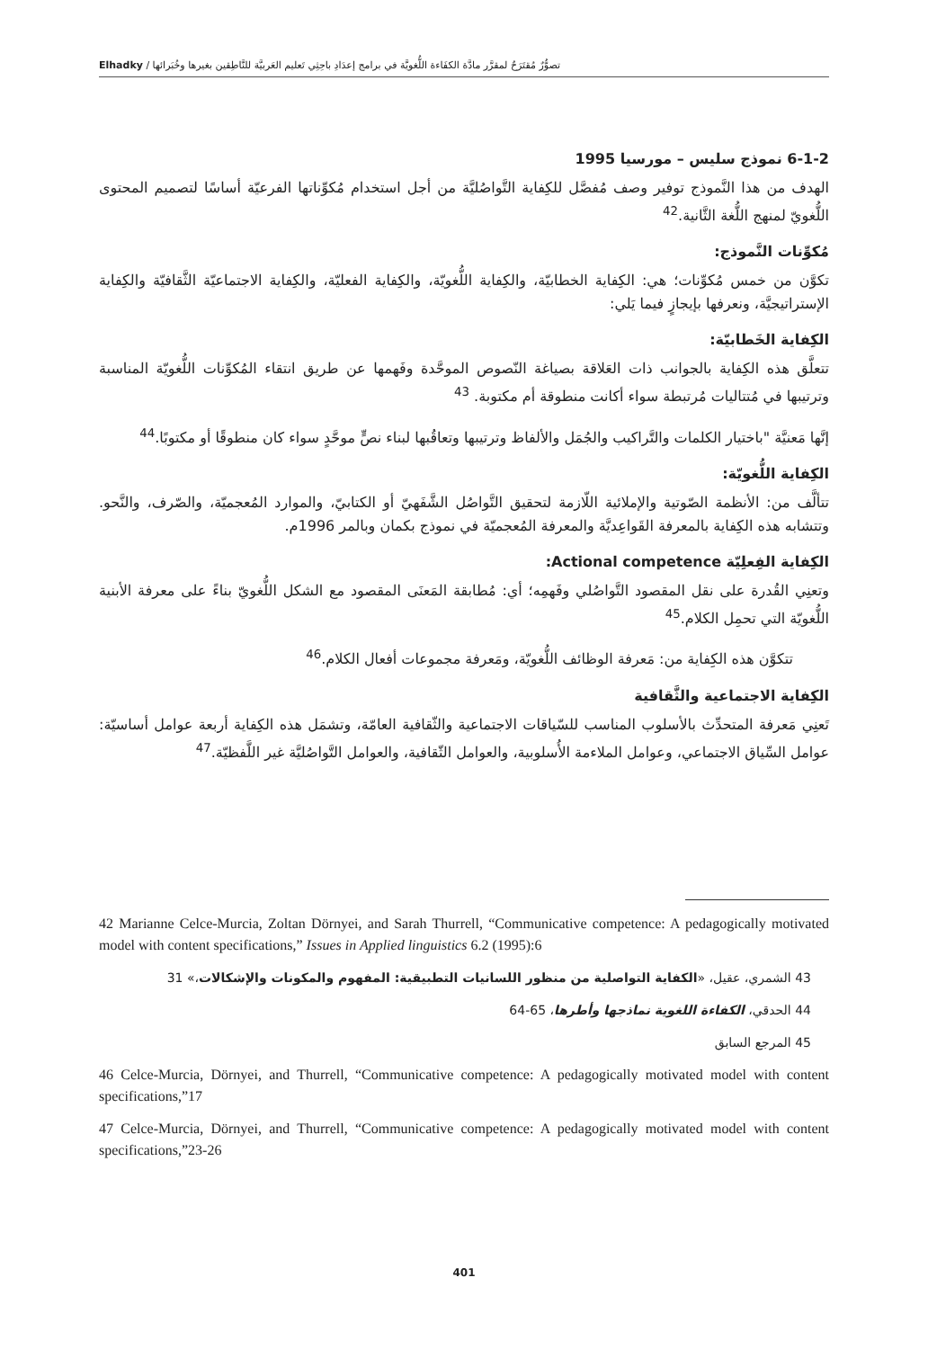تصوُّرٌ مُقتَرَحٌ لمقرَّر مادَّة الكفَاءة اللُّغويَّة في برامج إعدَادِ باحِثِي تَعليم العَربيَّة للنَّاطِقين بغيرها وخُبَرائها / Elhadky
6-1-2 نموذج سليس – مورسيا 1995
الهدف من هذا النَّموذج توفير وصف مُفصَّل للكِفاية التَّواصُليَّة من أجل استخدام مُكوِّناتها الفرعيّة أساسًا لتصميم المحتوى اللُّغويّ لمنهج اللُّغة الثَّانية.<sup>42</sup>
مُكوِّنات النَّموذج:
تكوَّن من خمس مُكوِّنات؛ هي: الكِفاية الخطابيّة، والكِفاية اللُّغويّة، والكِفاية الفعليّة، والكِفاية الاجتماعيّة الثَّقافيّة والكِفاية الإستراتيجيَّة، ونعرفها بإيجازٍ فيما يَلي:
الكِفاية الخَطابيّة:
تتعلَّق هذه الكِفاية بالجوانب ذات العَلاقة بصياغة النّصوص الموحَّدة وفَهمها عن طريق انتقاء المُكوِّنات اللُّغويّة المناسبة وترتيبها في مُتتاليات مُرتبطة سواء أكانت منطوقة أم مكتوبة. <sup>43</sup>
إنَّها مَعنيَّة "باختيار الكلمات والتَّراكيب والجُمَل والألفاظ وترتيبها وتعاقُبها لبناء نصٍّ موحَّدٍ سواء كان منطوقًا أو مكتوبًا.<sup>44</sup>
الكِفاية اللُّغويّة:
تتألَّف من: الأنظمة الصّوتية والإملائية اللّازمة لتحقيق التَّواصُل الشَّفَهيّ أو الكتابيّ، والموارد المُعجميّة، والصّرف، والنَّحو. وتتشابه هذه الكِفاية بالمعرفة القَواعِديَّة والمعرفة المُعجميّة في نموذج بكمان وبالمر 1996م.
الكِفاية الفِعلِيّة Actional competence:
وتعنِي القُدرة على نقل المقصود التَّواصُلي وفَهمِه؛ أي: مُطابقة المَعنَى المقصود مع الشكل اللُّغويّ بناءً على معرفة الأبنية اللُّغويّة التي تحمِل الكلام.<sup>45</sup>
تتكوَّن هذه الكِفاية من: مَعرفة الوظائف اللُّغويّة، ومَعرفة مجموعات أفعال الكلام.<sup>46</sup>
الكِفاية الاجتماعية والثَّقافية
تَعنِي مَعرفة المتحدِّث بالأسلوب المناسب للسّياقات الاجتماعية والثّقافية العامّة، وتشمَل هذه الكِفاية أربعة عوامل أساسيّة: عوامل السِّياق الاجتماعي، وعوامل الملاءمة الأُسلوبية، والعوامل الثّقافية، والعوامل التَّواصُليَّة غير اللَّفظيّة.<sup>47</sup>
42 Marianne Celce-Murcia, Zoltan Dörnyei, and Sarah Thurrell, “Communicative competence: A pedagogically motivated model with content specifications,” Issues in Applied linguistics 6.2 (1995):6
43 الشمري، عقيل، «الكفاية التواصلية من منظور اللسانيات التطبيقية: المفهوم والمكونات والإشكالات،» 31
44 الحدقي، الكفاءة اللغوية نماذجها وأطرها، 65-64
45 المرجع السابق
46 Celce-Murcia, Dörnyei, and Thurrell, “Communicative competence: A pedagogically motivated model with content specifications,”17
47 Celce-Murcia, Dörnyei, and Thurrell, “Communicative competence: A pedagogically motivated model with content specifications,”23-26
401